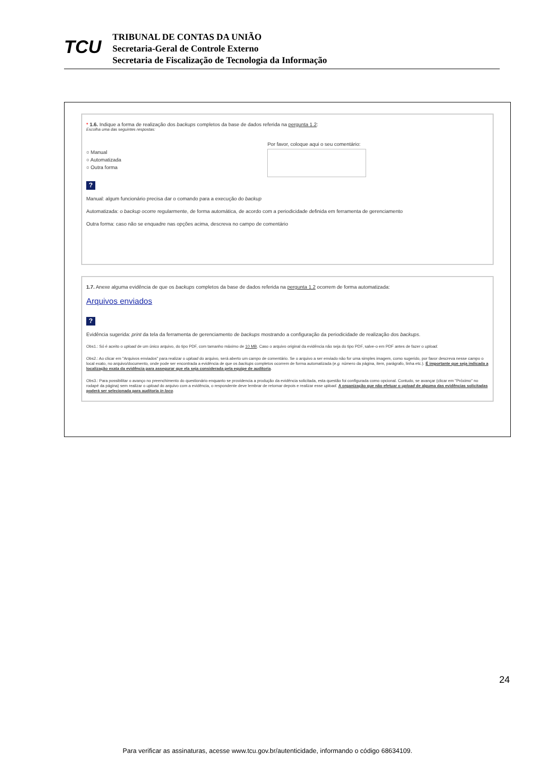TCU
TRIBUNAL DE CONTAS DA UNIÃO
Secretaria-Geral de Controle Externo
Secretaria de Fiscalização de Tecnologia da Informação
* 1.6. Indique a forma de realização dos backups completos da base de dados referida na pergunta 1.2:
Escolha uma das seguintes respostas:
○ Manual
○ Automatizada
○ Outra forma
Por favor, coloque aqui o seu comentário:
?
Manual: algum funcionário precisa dar o comando para a execução do backup
Automatizada: o backup ocorre regularmente, de forma automática, de acordo com a periodicidade definida em ferramenta de gerenciamento
Outra forma: caso não se enquadre nas opções acima, descreva no campo de comentário
1.7. Anexe alguma evidência de que os backups completos da base de dados referida na pergunta 1.2 ocorrem de forma automatizada:
Arquivos enviados
?
Evidência sugerida: print da tela da ferramenta de gerenciamento de backups mostrando a configuração da periodicidade de realização dos backups.
Obs1.: Só é aceito o upload de um único arquivo, do tipo PDF, com tamanho máximo de 10 MB. Caso o arquivo original da evidência não seja do tipo PDF, salve-o em PDF antes de fazer o upload.
Obs2.: Ao clicar em "Arquivos enviados" para realizar o upload do arquivo, será aberto um campo de comentário. Se o arquivo a ser enviado não for uma simples imagem, como sugerido, por favor descreva nesse campo o local exato, no arquivo/documento, onde pode ser encontrada a evidência de que os backups completos ocorrem de forma automatizada (e.g. número da página, item, parágrafo, linha etc.). É importante que seja indicada a localização exata da evidência para assegurar que ela seja considerada pela equipe de auditoria.
Obs3.: Para possibilitar o avanço no preenchimento do questionário enquanto se providencia a produção da evidência solicitada, esta questão foi configurada como opcional. Contudo, se avançar (clicar em "Próximo" no rodapé da página) sem realizar o upload do arquivo com a evidência, o respondente deve lembrar de retornar depois e realizar esse upload. A organização que não efetuar o upload de alguma das evidências solicitadas poderá ser selecionada para auditoria in loco.
24
Para verificar as assinaturas, acesse www.tcu.gov.br/autenticidade, informando o código 68634109.